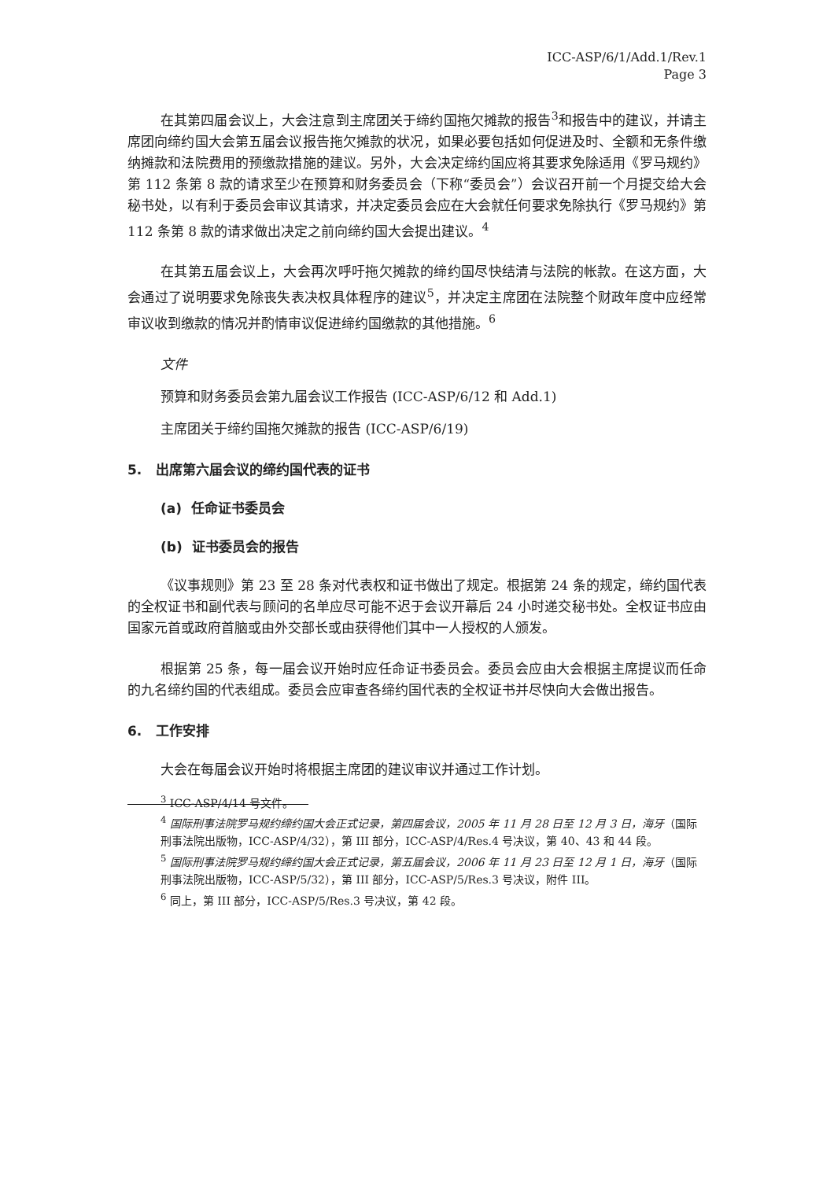ICC-ASP/6/1/Add.1/Rev.1
Page 3
在其第四届会议上，大会注意到主席团关于缔约国拖欠摊款的报告<sup>3</sup>和报告中的建议，并请主席团向缔约国大会第五届会议报告拖欠摊款的状况，如果必要包括如何促进及时、全额和无条件缴纳摊款和法院费用的预缴款措施的建议。另外，大会决定缔约国应将其要求免除适用《罗马规约》第 112 条第 8 款的请求至少在预算和财务委员会（下称“委员会”）会议召开前一个月提交给大会秘书处，以有利于委员会审议其请求，并决定委员会应在大会就任何要求免除执行《罗马规约》第 112 条第 8 款的请求做出决定之前向缔约国大会提出建议。<sup>4</sup>
在其第五届会议上，大会再次呼吁拖欠摊款的缔约国尽快结清与法院的帐款。在这方面，大会通过了说明要求免除丧失表决权具体程序的建议<sup>5</sup>，并决定主席团在法院整个财政年度中应经常审议收到缴款的情况并酌情审议促进缔约国缴款的其他措施。<sup>6</sup>
文件
预算和财务委员会第九届会议工作报告 (ICC-ASP/6/12 和 Add.1)
主席团关于缔约国拖欠摊款的报告 (ICC-ASP/6/19)
5. 出席第六届会议的缔约国代表的证书
(a) 任命证书委员会
(b) 证书委员会的报告
《议事规则》第 23 至 28 条对代表权和证书做出了规定。根据第 24 条的规定，缔约国代表的全权证书和副代表与顾问的名单应尽可能不迟于会议开幕后 24 小时递交秘书处。全权证书应由国家元首或政府首脑或由外交部长或由获得他们其中一人授权的人颁发。
根据第 25 条，每一届会议开始时应任命证书委员会。委员会应由大会根据主席提议而任命的九名缔约国的代表组成。委员会应审查各缔约国代表的全权证书并尽快向大会做出报告。
6. 工作安排
大会在每届会议开始时将根据主席团的建议审议并通过工作计划。
<sup>3</sup> ICC-ASP/4/14 号文件。
<sup>4</sup> 国际刑事法院罗马规约缔约国大会正式记录，第四届会议，2005 年 11 月 28 日至 12 月 3 日，海牙（国际刑事法院出版物，ICC-ASP/4/32），第 III 部分，ICC-ASP/4/Res.4 号决议，第 40、43 和 44 段。
<sup>5</sup> 国际刑事法院罗马规约缔约国大会正式记录，第五届会议，2006 年 11 月 23 日至 12 月 1 日，海牙（国际刑事法院出版物，ICC-ASP/5/32），第 III 部分，ICC-ASP/5/Res.3 号决议，附件 III。
<sup>6</sup> 同上，第 III 部分，ICC-ASP/5/Res.3 号决议，第 42 段。